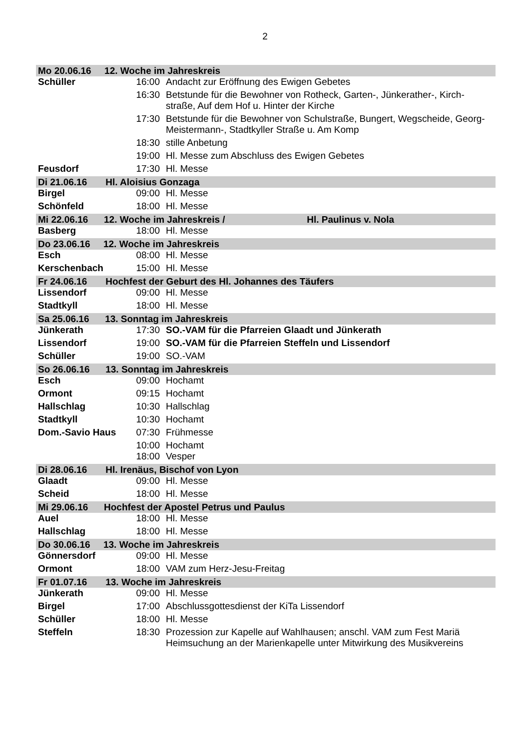2
| Mo 20.06.16 12. Woche im Jahreskreis | | |
| Schüller | 16:00 | Andacht zur Eröffnung des Ewigen Gebetes |
| | 16:30 | Betstunde für die Bewohner von Rotheck, Garten-, Jünkerather-, Kirch-straße, Auf dem Hof u. Hinter der Kirche |
| | 17:30 | Betstunde für die Bewohner von Schulstraße, Bungert, Wegscheide, Georg-Meistermann-, Stadtkyller Straße u. Am Komp |
| | 18:30 | stille Anbetung |
| | 19:00 | Hl. Messe zum Abschluss des Ewigen Gebetes |
| Feusdorf | 17:30 | Hl. Messe |
| Di 21.06.16 Hl. Aloisius Gonzaga | | |
| Birgel | 09:00 | Hl. Messe |
| Schönfeld | 18:00 | Hl. Messe |
| Mi 22.06.16 12. Woche im Jahreskreis / Hl. Paulinus v. Nola | | |
| Basberg | 18:00 | Hl. Messe |
| Do 23.06.16 12. Woche im Jahreskreis | | |
| Esch | 08:00 | Hl. Messe |
| Kerschenbach | 15:00 | Hl. Messe |
| Fr 24.06.16 Hochfest der Geburt des Hl. Johannes des Täufers | | |
| Lissendorf | 09:00 | Hl. Messe |
| Stadtkyll | 18:00 | Hl. Messe |
| Sa 25.06.16 13. Sonntag im Jahreskreis | | |
| Jünkerath | 17:30 | SO.-VAM für die Pfarreien Glaadt und Jünkerath |
| Lissendorf | 19:00 | SO.-VAM für die Pfarreien Steffeln und Lissendorf |
| Schüller | 19:00 | SO.-VAM |
| So 26.06.16 13. Sonntag im Jahreskreis | | |
| Esch | 09:00 | Hochamt |
| Ormont | 09:15 | Hochamt |
| Hallschlag | 10:30 | Hallschlag |
| Stadtkyll | 10:30 | Hochamt |
| Dom.-Savio Haus | 07:30 | Frühmesse |
| | 10:00 | Hochamt |
| | 18:00 | Vesper |
| Di 28.06.16 Hl. Irenäus, Bischof von Lyon | | |
| Glaadt | 09:00 | Hl. Messe |
| Scheid | 18:00 | Hl. Messe |
| Mi 29.06.16 Hochfest der Apostel Petrus und Paulus | | |
| Auel | 18:00 | Hl. Messe |
| Hallschlag | 18:00 | Hl. Messe |
| Do 30.06.16 13. Woche im Jahreskreis | | |
| Gönnersdorf | 09:00 | Hl. Messe |
| Ormont | 18:00 | VAM zum Herz-Jesu-Freitag |
| Fr 01.07.16 13. Woche im Jahreskreis | | |
| Jünkerath | 09:00 | Hl. Messe |
| Birgel | 17:00 | Abschlussgottesdienst der KiTa Lissendorf |
| Schüller | 18:00 | Hl. Messe |
| Steffeln | 18:30 | Prozession zur Kapelle auf Wahlhausen; anschl. VAM zum Fest Mariä Heimsuchung an der Marienkapelle unter Mitwirkung des Musikvereins |